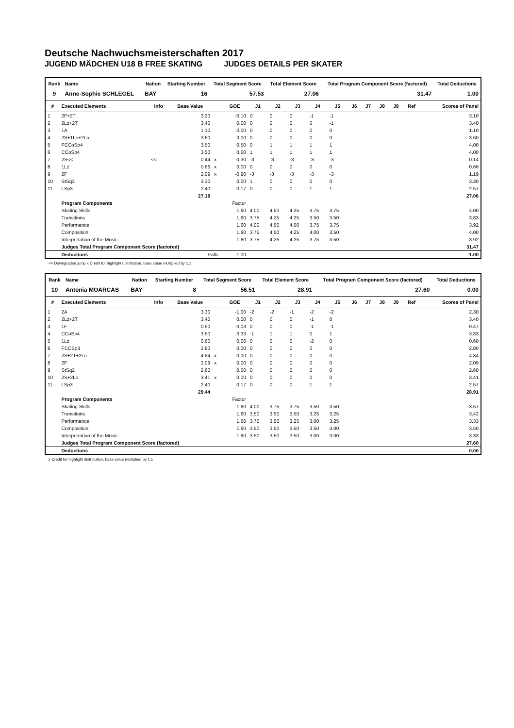Deutsche Nachwuchsmeisterschaften 2017
JUGEND MÄDCHEN U18 B FREE SKATING JUDGES DETAILS PER SKATER
| Rank | Name | | Nation | Starting Number | Total Segment Score | Total Element Score | Total Program Component Score (factored) | Total Deductions |
| --- | --- | --- | --- | --- | --- | --- | --- | --- |
| 9 | Anne-Sophie SCHLEGEL | | BAY | 16 | 57.53 | 27.06 | 31.47 | 1.00 |
| # | Executed Elements | Info | Base Value | | GOE | J1 | J2 | J3 | J4 | J5 | J6 | J7 | J8 | J9 | Ref | Scores of Panel |
| --- | --- | --- | --- | --- | --- | --- | --- | --- | --- | --- | --- | --- | --- | --- | --- | --- |
| 1 | 2F+2T | | 3.20 | | -0.10 | 0 | 0 | 0 | -1 | -1 | | | | | | 3.10 |
| 2 | 2Lz+2T | | 3.40 | | 0.00 | 0 | 0 | 0 | 0 | -1 | | | | | | 3.40 |
| 3 | 1A | | 1.10 | | 0.00 | 0 | 0 | 0 | 0 | 0 | | | | | | 1.10 |
| 4 | 2S+1Lo+2Lo | | 3.60 | | 0.00 | 0 | 0 | 0 | 0 | 0 | | | | | | 3.60 |
| 5 | FCCoSp4 | | 3.50 | | 0.50 | 0 | 1 | 1 | 1 | 1 | | | | | | 4.00 |
| 6 | CCoSp4 | | 3.50 | | 0.50 | 1 | 1 | 1 | 1 | 1 | | | | | | 4.00 |
| 7 | 2S<< | << | 0.44 | x | -0.30 | -3 | -3 | -3 | -3 | -3 | | | | | | 0.14 |
| 8 | 1Lz | | 0.66 | x | 0.00 | 0 | 0 | 0 | 0 | 0 | | | | | | 0.66 |
| 9 | 2F | | 2.09 | x | -0.90 | -3 | -3 | -3 | -3 | -3 | | | | | | 1.19 |
| 10 | StSq3 | | 3.30 | | 0.00 | 1 | 0 | 0 | 0 | 0 | | | | | | 3.30 |
| 11 | LSp3 | | 2.40 | | 0.17 | 0 | 0 | 0 | 1 | 1 | | | | | | 2.57 |
| | | | 27.19 | | | | | | | | | | | | | 27.06 |
| | Program Components | | | | Factor | | | | | | | | | | | |
| | Skating Skills | | | | 1.60 | 4.00 | 4.50 | 4.25 | 3.75 | 3.75 | | | | | | 4.00 |
| | Transitions | | | | 1.60 | 3.75 | 4.25 | 4.25 | 3.50 | 3.50 | | | | | | 3.83 |
| | Performance | | | | 1.60 | 4.00 | 4.50 | 4.00 | 3.75 | 3.75 | | | | | | 3.92 |
| | Composition | | | | 1.60 | 3.75 | 4.50 | 4.25 | 4.00 | 3.50 | | | | | | 4.00 |
| | Interpretation of the Music | | | | 1.60 | 3.75 | 4.25 | 4.25 | 3.75 | 3.50 | | | | | | 3.92 |
| | Judges Total Program Component Score (factored) | | | | | | | | | | | | | | | 31.47 |
| | Deductions | Falls: | | | -1.00 | | | | | | | | | | | -1.00 |
<< Downgraded jump x Credit for highlight distribution, base value multiplied by 1.1
| Rank | Name | | Nation | Starting Number | Total Segment Score | Total Element Score | Total Program Component Score (factored) | Total Deductions |
| --- | --- | --- | --- | --- | --- | --- | --- | --- |
| 10 | Antonia MOARCAS | | BAY | 8 | 56.51 | 28.91 | 27.60 | 0.00 |
| # | Executed Elements | Info | Base Value | | GOE | J1 | J2 | J3 | J4 | J5 | J6 | J7 | J8 | J9 | Ref | Scores of Panel |
| --- | --- | --- | --- | --- | --- | --- | --- | --- | --- | --- | --- | --- | --- | --- | --- | --- |
| 1 | 2A | | 3.30 | | -1.00 | -2 | -2 | -1 | -2 | -2 | | | | | | 2.30 |
| 2 | 2Lz+2T | | 3.40 | | 0.00 | 0 | 0 | 0 | -1 | 0 | | | | | | 3.40 |
| 3 | 1F | | 0.50 | | -0.03 | 0 | 0 | 0 | -1 | -1 | | | | | | 0.47 |
| 4 | CCoSp4 | | 3.50 | | 0.33 | -1 | 1 | 1 | 0 | 1 | | | | | | 3.83 |
| 5 | 1Lz | | 0.60 | | 0.00 | 0 | 0 | 0 | -2 | 0 | | | | | | 0.60 |
| 6 | FCCSp3 | | 2.80 | | 0.00 | 0 | 0 | 0 | 0 | 0 | | | | | | 2.80 |
| 7 | 2S+2T+2Lo | | 4.84 | x | 0.00 | 0 | 0 | 0 | 0 | 0 | | | | | | 4.84 |
| 8 | 2F | | 2.09 | x | 0.00 | 0 | 0 | 0 | 0 | 0 | | | | | | 2.09 |
| 9 | StSq2 | | 2.60 | | 0.00 | 0 | 0 | 0 | 0 | 0 | | | | | | 2.60 |
| 10 | 2S+2Lo | | 3.41 | x | 0.00 | 0 | 0 | 0 | 0 | 0 | | | | | | 3.41 |
| 11 | LSp3 | | 2.40 | | 0.17 | 0 | 0 | 0 | 1 | 1 | | | | | | 2.57 |
| | | | 29.44 | | | | | | | | | | | | | 28.91 |
| | Program Components | | | | Factor | | | | | | | | | | | |
| | Skating Skills | | | | 1.60 | 4.00 | 3.75 | 3.75 | 3.50 | 3.50 | | | | | | 3.67 |
| | Transitions | | | | 1.60 | 3.50 | 3.50 | 3.50 | 3.25 | 3.25 | | | | | | 3.42 |
| | Performance | | | | 1.60 | 3.75 | 3.50 | 3.25 | 3.00 | 3.25 | | | | | | 3.33 |
| | Composition | | | | 1.60 | 3.50 | 3.50 | 3.50 | 3.50 | 3.00 | | | | | | 3.50 |
| | Interpretation of the Music | | | | 1.60 | 3.50 | 3.50 | 3.50 | 3.00 | 3.00 | | | | | | 3.33 |
| | Judges Total Program Component Score (factored) | | | | | | | | | | | | | | | 27.60 |
| | Deductions | | | | | | | | | | | | | | | 0.00 |
x Credit for highlight distribution, base value multiplied by 1.1